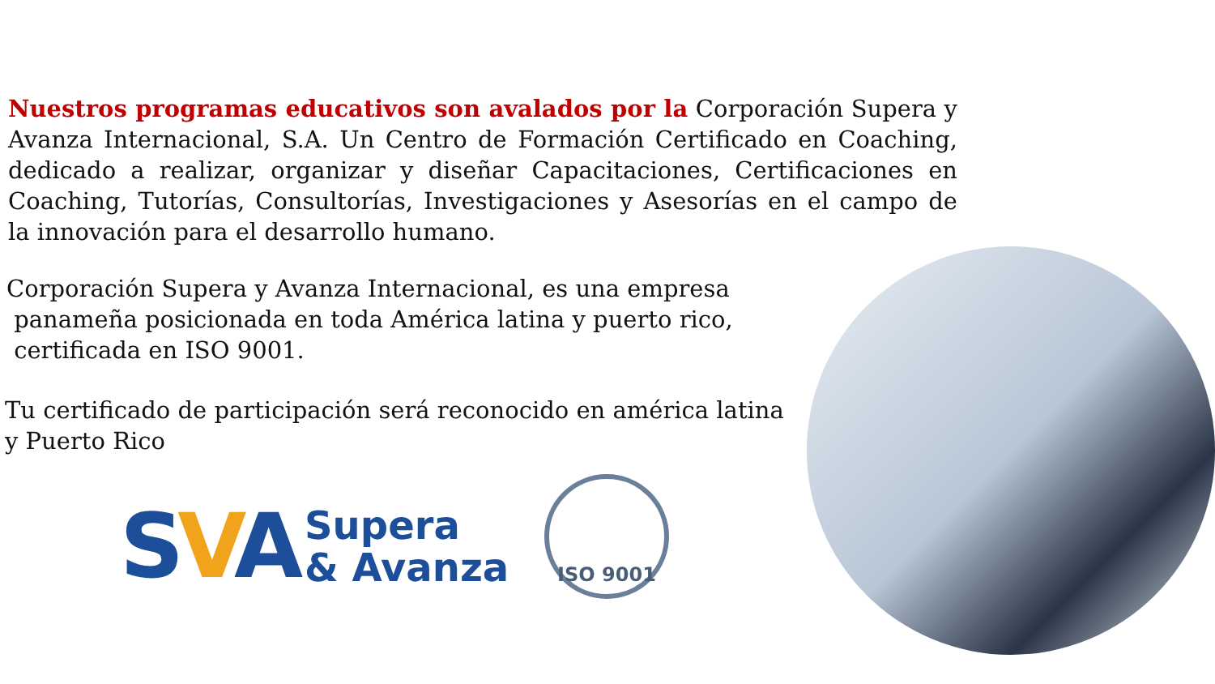Nuestros programas educativos son avalados por la Corporación Supera y Avanza Internacional, S.A. Un Centro de Formación Certificado en Coaching, dedicado a realizar, organizar y diseñar Capacitaciones, Certificaciones en Coaching, Tutorías, Consultorías, Investigaciones y Asesorías en el campo de la innovación para el desarrollo humano.
Corporación Supera y Avanza Internacional, es una empresa
panameña posicionada en toda América latina y puerto rico,
certificada en ISO 9001.
Tu certificado de participación será reconocido en américa latina
y Puerto Rico
SVA
Supera
& Avanza
ISO 9001